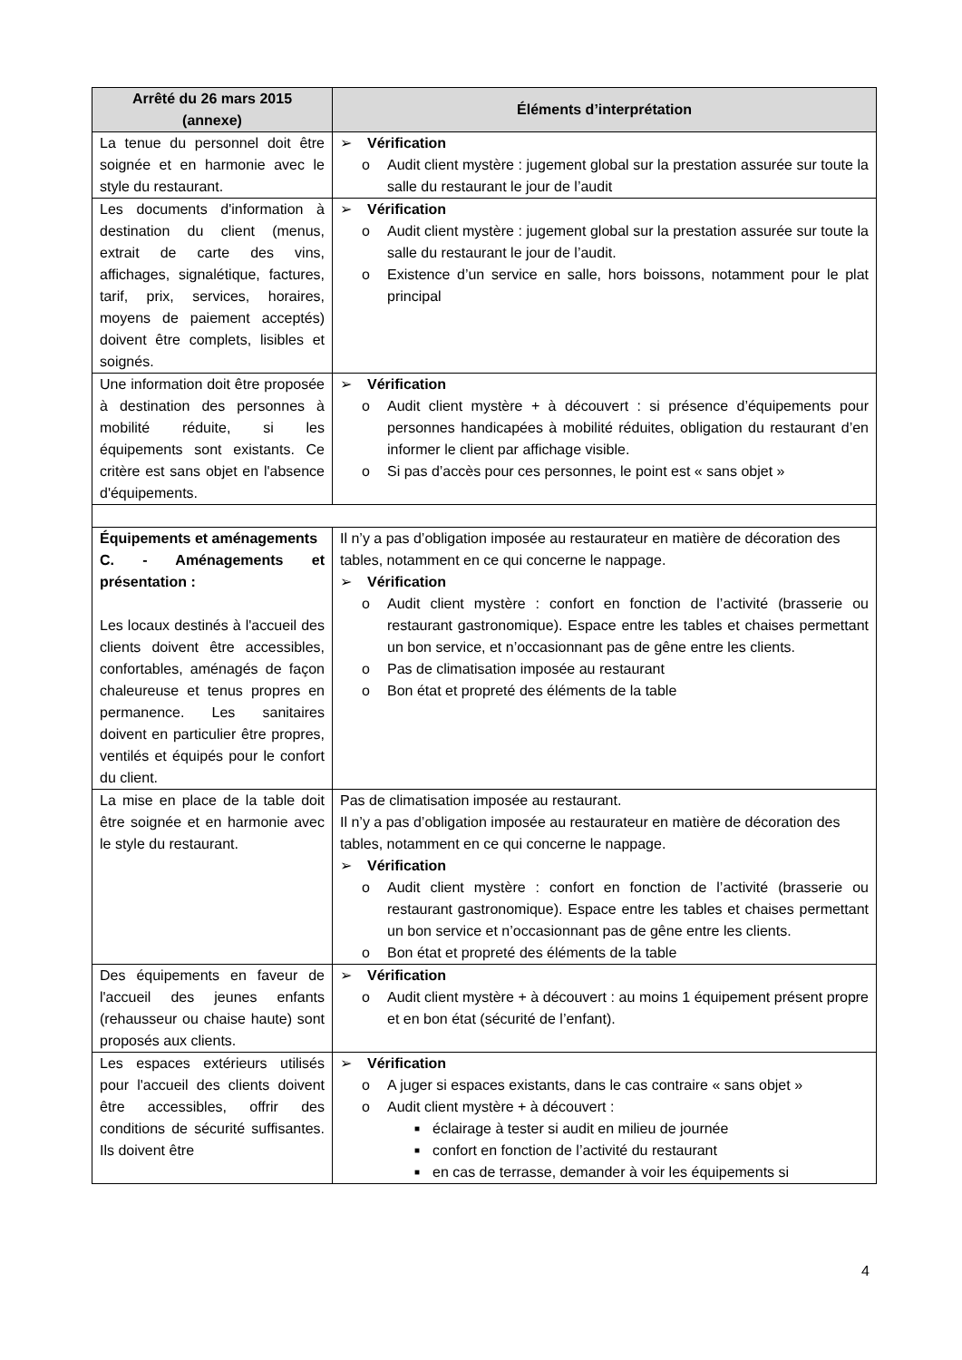| Arrêté du 26 mars 2015 (annexe) | Éléments d’interprétation |
| --- | --- |
| La tenue du personnel doit être soignée et en harmonie avec le style du restaurant. | ➢ Vérification o Audit client mystère : jugement global sur la prestation assurée sur toute la salle du restaurant le jour de l’audit |
| Les documents d'information à destination du client (menus, extrait de carte des vins, affichages, signalétique, factures, tarif, prix, services, horaires, moyens de paiement acceptés) doivent être complets, lisibles et soignés. | ➢ Vérification o Audit client mystère : jugement global sur la prestation assurée sur toute la salle du restaurant le jour de l’audit. o Existence d’un service en salle, hors boissons, notamment pour le plat principal |
| Une information doit être proposée à destination des personnes à mobilité réduite, si les équipements sont existants. Ce critère est sans objet en l'absence d'équipements. | ➢ Vérification o Audit client mystère + à découvert : si présence d’équipements pour personnes handicapées à mobilité réduites, obligation du restaurant d’en informer le client par affichage visible. o Si pas d’accès pour ces personnes, le point est « sans objet » |
| Équipements et aménagements C. - Aménagements et présentation : Les locaux destinés à l'accueil des clients doivent être accessibles, confortables, aménagés de façon chaleureuse et tenus propres en permanence. Les sanitaires doivent en particulier être propres, ventilés et équipés pour le confort du client. | Il n’y a pas d’obligation imposée au restaurateur en matière de décoration des tables, notamment en ce qui concerne le nappage. ➢ Vérification o Audit client mystère : confort en fonction de l’activité (brasserie ou restaurant gastronomique). Espace entre les tables et chaises permettant un bon service, et n’occasionnant pas de gêne entre les clients. o Pas de climatisation imposée au restaurant o Bon état et propreté des éléments de la table |
| La mise en place de la table doit être soignée et en harmonie avec le style du restaurant. | Pas de climatisation imposée au restaurant. Il n’y a pas d’obligation imposée au restaurateur en matière de décoration des tables, notamment en ce qui concerne le nappage. ➢ Vérification o Audit client mystère : confort en fonction de l’activité (brasserie ou restaurant gastronomique). Espace entre les tables et chaises permettant un bon service et n’occasionnant pas de gêne entre les clients. o Bon état et propreté des éléments de la table |
| Des équipements en faveur de l'accueil des jeunes enfants (rehausseur ou chaise haute) sont proposés aux clients. | ➢ Vérification o Audit client mystère + à découvert : au moins 1 équipement présent propre et en bon état (sécurité de l’enfant). |
| Les espaces extérieurs utilisés pour l'accueil des clients doivent être accessibles, offrir des conditions de sécurité suffisantes. Ils doivent être | ➢ Vérification o A juger si espaces existants, dans le cas contraire « sans objet » o Audit client mystère + à découvert : ■ éclairage à tester si audit en milieu de journée ■ confort en fonction de l’activité du restaurant ■ en cas de terrasse, demander à voir les équipements si |
4